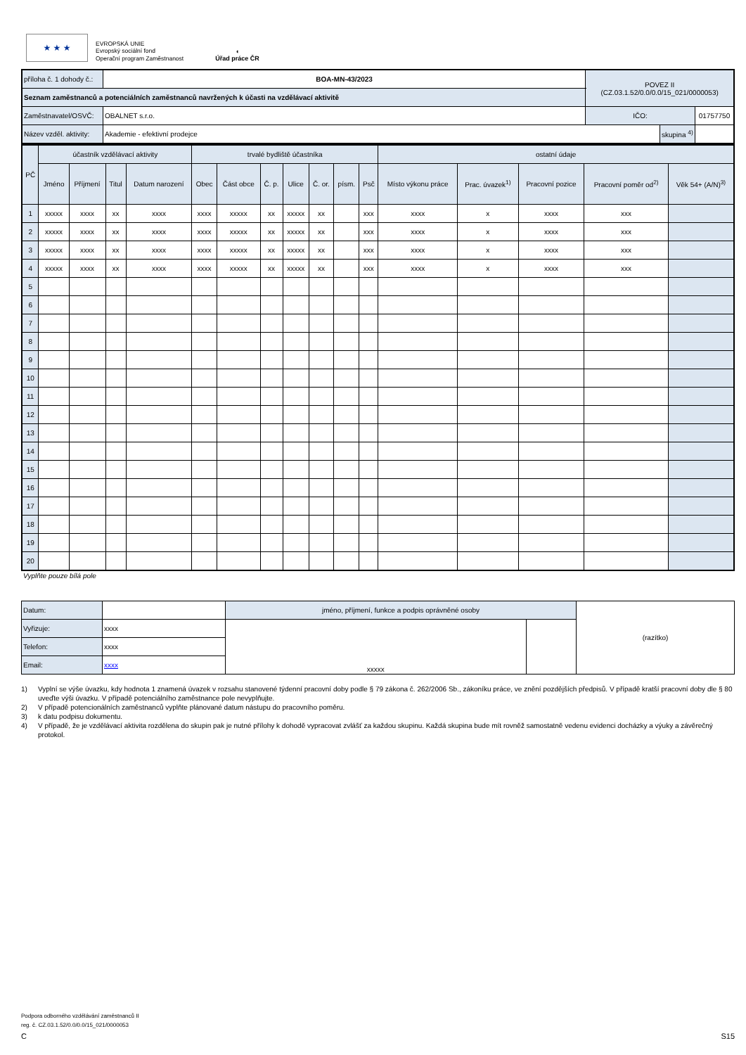★ ★ ★
EVROPSKÁ UNIE
Evropský sociální fond
Operační program Zaměstnanost
◖
Úřad práce ČR
| příloha č. 1 dohody č.: | BOA-MN-43/2023 | POVEZ II (CZ.03.1.52/0.0/0.0/15_021/0000053) | | |
| Seznam zaměstnanců a potenciálních zaměstnanců navržených k účasti na vzdělávací aktivitě | | | | |
| Zaměstnavatel/OSVČ: | OBALNET s.r.o. | IČO: | | 01757750 |
| Název vzděl. aktivity: | Akademie - efektivní prodejce | | skupina <sup>4)</sup> | |
| PČ | účastník vzdělávací aktivity | | | | trvalé bydliště účastníka | | | | | | | ostatní údaje | | | | |
| --- | --- | --- | --- | --- | --- | --- | --- | --- | --- | --- | --- | --- | --- | --- | --- | --- |
| | Jméno | Příjmení | Titul | Datum narození | Obec | Část obce | Č. p. | Ulice | Č. or. | písm. | Psč | Místo výkonu práce | Prac. úvazek<sup>1)</sup> | Pracovní pozice | Pracovní poměr od<sup>2)</sup> | Věk 54+ (A/N)<sup>3)</sup> |
| 1 | xxxxx | xxxx | xx | xxxx | xxxx | xxxxx | xx | xxxxx | xx | | xxx | xxxx | x | xxxx | xxx | |
| 2 | xxxxx | xxxx | xx | xxxx | xxxx | xxxxx | xx | xxxxx | xx | | xxx | xxxx | x | xxxx | xxx | |
| 3 | xxxxx | xxxx | xx | xxxx | xxxx | xxxxx | xx | xxxxx | xx | | xxx | xxxx | x | xxxx | xxx | |
| 4 | xxxxx | xxxx | xx | xxxx | xxxx | xxxxx | xx | xxxxx | xx | | xxx | xxxx | x | xxxx | xxx | |
| 5 | | | | | | | | | | | | | | | | |
| 6 | | | | | | | | | | | | | | | | |
| 7 | | | | | | | | | | | | | | | | |
| 8 | | | | | | | | | | | | | | | | |
| 9 | | | | | | | | | | | | | | | | |
| 10 | | | | | | | | | | | | | | | | |
| 11 | | | | | | | | | | | | | | | | |
| 12 | | | | | | | | | | | | | | | | |
| 13 | | | | | | | | | | | | | | | | |
| 14 | | | | | | | | | | | | | | | | |
| 15 | | | | | | | | | | | | | | | | |
| 16 | | | | | | | | | | | | | | | | |
| 17 | | | | | | | | | | | | | | | | |
| 18 | | | | | | | | | | | | | | | | |
| 19 | | | | | | | | | | | | | | | | |
| 20 | | | | | | | | | | | | | | | | |
Vyplňte pouze bílá pole
| Datum: | | jméno, příjmení, funkce a podpis oprávněné osoby | | (razítko) |
| Vyřizuje: | xxxx | xxxxx | | |
| Telefon: | xxxx | | | |
| Email: | xxxx | | | |
1) Vyplní se výše úvazku, kdy hodnota 1 znamená úvazek v rozsahu stanovené týdenní pracovní doby podle § 79 zákona č. 262/2006 Sb., zákoníku práce, ve znění pozdějších předpisů. V případě kratší pracovní doby dle § 80 uveďte výši úvazku. V případě potenciálního zaměstnance pole nevyplňujte.
2) V případě potencionálních zaměstnanců vyplňte plánované datum nástupu do pracovního poměru.
3) k datu podpisu dokumentu.
4) V případě, že je vzdělávací aktivita rozdělena do skupin pak je nutné přílohy k dohodě vypracovat zvlášť za každou skupinu. Každá skupina bude mít rovněž samostatně vedenu evidenci docházky a výuky a závěrečný protokol.
Podpora odborného vzdělávání zaměstnanců II
reg. č. CZ.03.1.52/0.0/0.0/15_021/0000053
C S15